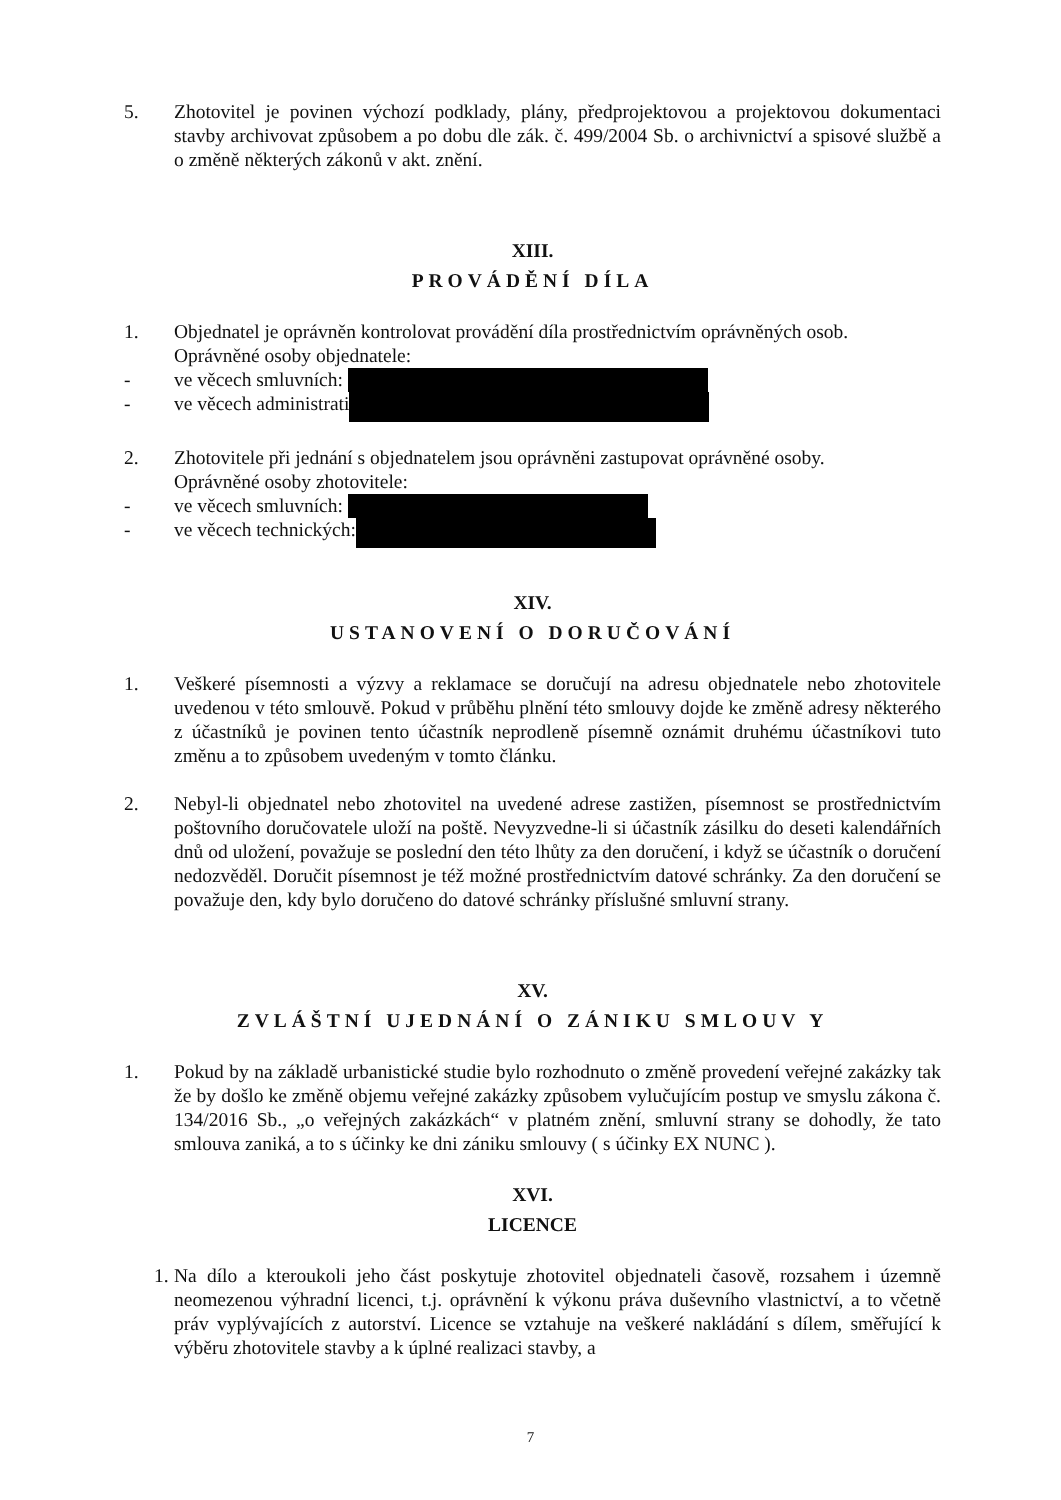5. Zhotovitel je povinen výchozí podklady, plány, předprojektovou a projektovou dokumentaci stavby archivovat způsobem a po dobu dle zák. č. 499/2004 Sb. o archivnictví a spisové službě a o změně některých zákonů v akt. znění.
XIII.
PROVÁDĚNÍ DÍLA
1. Objednatel je oprávněn kontrolovat provádění díla prostřednictvím oprávněných osob.
Oprávněné osoby objednatele:
- ve věcech smluvních:
- ve věcech administrati
2. Zhotovitele při jednání s objednatelem jsou oprávněni zastupovat oprávněné osoby.
Oprávněné osoby zhotovitele:
- ve věcech smluvních:
- ve věcech technických:
XIV.
USTANOVENÍ O DORUČOVÁNÍ
1. Veškeré písemnosti a výzvy a reklamace se doručují na adresu objednatele nebo zhotovitele uvedenou v této smlouvě. Pokud v průběhu plnění této smlouvy dojde ke změně adresy některého z účastníků je povinen tento účastník neprodleně písemně oznámit druhému účastníkovi tuto změnu a to způsobem uvedeným v tomto článku.
2. Nebyl-li objednatel nebo zhotovitel na uvedené adrese zastižen, písemnost se prostřednictvím poštovního doručovatele uloží na poště. Nevyzvedne-li si účastník zásilku do deseti kalendářních dnů od uložení, považuje se poslední den této lhůty za den doručení, i když se účastník o doručení nedozvěděl. Doručit písemnost je též možné prostřednictvím datové schránky. Za den doručení se považuje den, kdy bylo doručeno do datové schránky příslušné smluvní strany.
XV.
ZVLÁŠTNÍ UJEDNÁNÍ O ZÁNIKU SMLOUV Y
1. Pokud by na základě urbanistické studie bylo rozhodnuto o změně provedení veřejné zakázky tak že by došlo ke změně objemu veřejné zakázky způsobem vylučujícím postup ve smyslu zákona č. 134/2016 Sb., „o veřejných zakázkách“ v platném znění, smluvní strany se dohodly, že tato smlouva zaniká, a to s účinky ke dni zániku smlouvy ( s účinky EX NUNC ).
XVI.
LICENCE
1.
Na dílo a kteroukoli jeho část poskytuje zhotovitel objednateli časově, rozsahem i územně neomezenou výhradní licenci, t.j. oprávnění k výkonu práva duševního vlastnictví, a to včetně práv vyplývajících z autorství. Licence se vztahuje na veškeré nakládání s dílem, směřující k výběru zhotovitele stavby a k úplné realizaci stavby, a
7